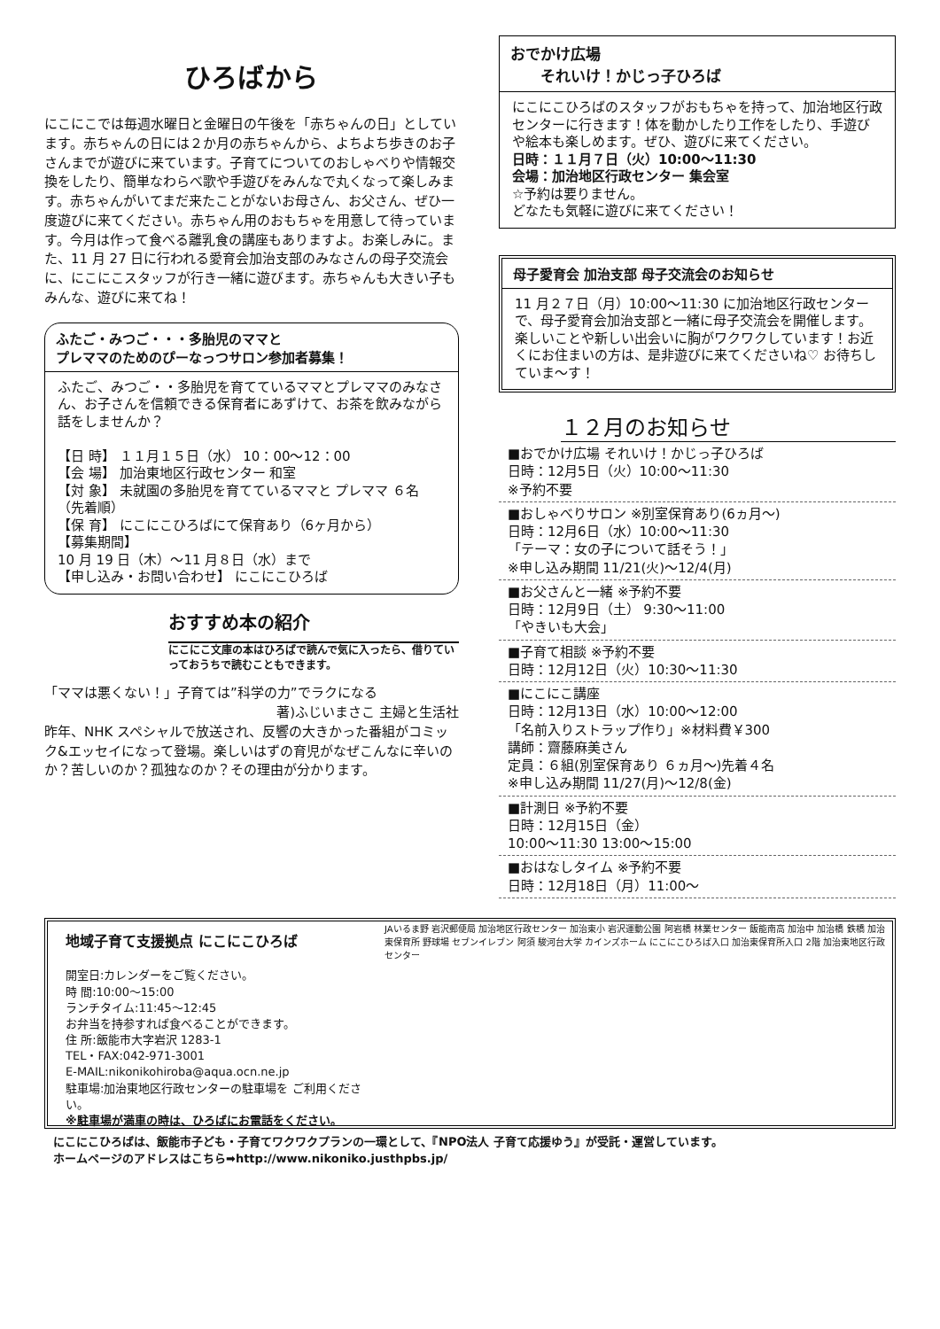ひろばから
にこにこでは毎週水曜日と金曜日の午後を「赤ちゃんの日」としています。赤ちゃんの日には２か月の赤ちゃんから、よちよち歩きのお子さんまでが遊びに来ています。子育てについてのおしゃべりや情報交換をしたり、簡単なわらべ歌や手遊びをみんなで丸くなって楽しみます。赤ちゃんがいてまだ来たことがないお母さん、お父さん、ぜひ一度遊びに来てください。赤ちゃん用のおもちゃを用意して待っています。今月は作って食べる離乳食の講座もありますよ。お楽しみに。また、11 月 27 日に行われる愛育会加治支部のみなさんの母子交流会に、にこにこスタッフが行き一緒に遊びます。赤ちゃんも大きい子もみんな、遊びに来てね！
ふたご・みつご・・・多胎児のママと
プレママのためのぴーなっつサロン参加者募集！
ふたご、みつご・・多胎児を育てているママとプレママのみなさん、お子さんを信頼できる保育者にあずけて、お茶を飲みながら話をしませんか？
【日 時】 １１月１５日（水） 10：00〜12：00
【会 場】 加治東地区行政センター 和室
【対 象】 未就園の多胎児を育てているママと プレママ ６名（先着順）
【保 育】 にこにこひろばにて保育あり（6ヶ月から）
【募集期間】
10 月 19 日（木）〜11 月８日（水）まで
【申し込み・お問い合わせ】 にこにこひろば
おすすめ本の紹介
にこにこ文庫の本はひろばで読んで気に入ったら、借りていっておうちで読むこともできます。
「ママは悪くない！」子育ては”科学の力”でラクになる
著)ふじいまさこ 主婦と生活社
昨年、NHK スペシャルで放送され、反響の大きかった番組がコミック&エッセイになって登場。楽しいはずの育児がなぜこんなに辛いのか？苦しいのか？孤独なのか？その理由が分かります。
おでかけ広場
　　それいけ！かじっ子ひろば
にこにこひろばのスタッフがおもちゃを持って、加治地区行政センターに行きます！体を動かしたり工作をしたり、手遊びや絵本も楽しめます。ぜひ、遊びに来てください。
日時：１１月７日（火）10:00〜11:30
会場：加治地区行政センター 集会室
☆予約は要りません。
どなたも気軽に遊びに来てください！
母子愛育会 加治支部 母子交流会のお知らせ
11 月２７日（月）10:00〜11:30 に加治地区行政センターで、母子愛育会加治支部と一緒に母子交流会を開催します。楽しいことや新しい出会いに胸がワクワクしています！お近くにお住まいの方は、是非遊びに来てくださいね♡ お待ちしていま〜す！
１２月のお知らせ
■おでかけ広場 それいけ！かじっ子ひろば
日時：12月5日（火）10:00〜11:30
※予約不要
■おしゃべりサロン ※別室保育あり(6ヵ月〜)
日時：12月6日（水）10:00〜11:30
「テーマ：女の子について話そう！」
※申し込み期間 11/21(火)〜12/4(月)
■お父さんと一緒 ※予約不要
日時：12月9日（土） 9:30〜11:00
「やきいも大会」
■子育て相談 ※予約不要
日時：12月12日（火）10:30〜11:30
■にこにこ講座
日時：12月13日（水）10:00〜12:00
「名前入りストラップ作り」※材料費￥300
講師：齋藤麻美さん
定員：６組(別室保育あり ６ヵ月〜)先着４名
※申し込み期間 11/27(月)〜12/8(金)
■計測日 ※予約不要
日時：12月15日（金）
10:00〜11:30 13:00〜15:00
■おはなしタイム ※予約不要
日時：12月18日（月）11:00〜
地域子育て支援拠点 にこにこひろば
開室日:カレンダーをご覧ください。
時 間:10:00〜15:00
ランチタイム:11:45〜12:45
お弁当を持参すれば食べることができます。
住 所:飯能市大字岩沢 1283-1
TEL・FAX:042-971-3001
E-MAIL:nikonikohiroba@aqua.ocn.ne.jp
駐車場:加治東地区行政センターの駐車場を ご利用ください。
※駐車場が満車の時は、ひろばにお電話をください。
JAいるま野 岩沢郵便局 加治地区行政センター 加治東小 岩沢運動公園 阿岩橋 林業センター 飯能南高 加治中 加治橋 鉄橋 加治東保育所 野球場 セブンイレブン 阿須 駿河台大学 カインズホーム にこにこひろば入口 加治東保育所入口 2階 加治東地区行政センター
にこにこひろばは、飯能市子ども・子育てワクワクプランの一環として、『NPO法人 子育て応援ゆう』が受託・運営しています。
ホームページのアドレスはこちら➡http://www.nikoniko.justhpbs.jp/